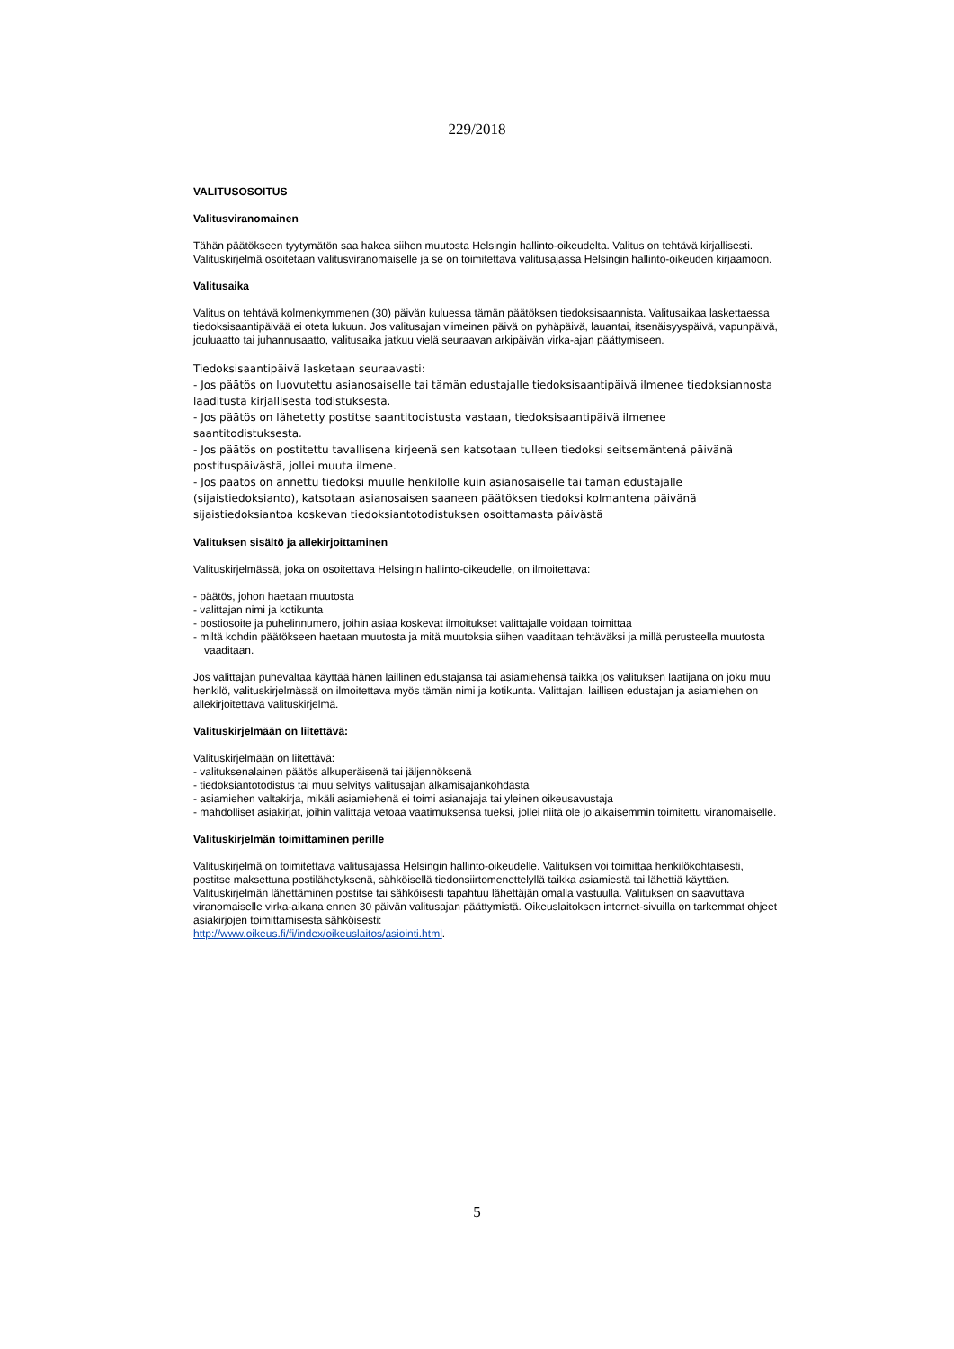229/2018
VALITUSOSOITUS
Valitusviranomainen
Tähän päätökseen tyytymätön saa hakea siihen muutosta Helsingin hallinto-oikeudelta. Valitus on tehtävä kirjallisesti. Valituskirjelmä osoitetaan valitusviranomaiselle ja se on toimitettava valitusajassa Helsingin hallinto-oikeuden kirjaamoon.
Valitusaika
Valitus on tehtävä kolmenkymmenen (30) päivän kuluessa tämän päätöksen tiedoksisaannista. Valitusaikaa laskettaessa tiedoksisaantipäivää ei oteta lukuun. Jos valitusajan viimeinen päivä on pyhäpäivä, lauantai, itsenäisyyspäivä, vapunpäivä, jouluaatto tai juhannusaatto, valitusaika jatkuu vielä seuraavan arkipäivän virka-ajan päättymiseen.
Tiedoksisaantipäivä lasketaan seuraavasti:
- Jos päätös on luovutettu asianosaiselle tai tämän edustajalle tiedoksisaantipäivä ilmenee tiedoksiannosta laaditusta kirjallisesta todistuksesta.
- Jos päätös on lähetetty postitse saantitodistusta vastaan, tiedoksisaantipäivä ilmenee saantitodistuksesta.
- Jos päätös on postitettu tavallisena kirjeenä sen katsotaan tulleen tiedoksi seitsemäntenä päivänä postituspäivästä, jollei muuta ilmene.
- Jos päätös on annettu tiedoksi muulle henkilölle kuin asianosaiselle tai tämän edustajalle (sijaistiedoksianto), katsotaan asianosaisen saaneen päätöksen tiedoksi kolmantena päivänä sijaistiedoksiantoa koskevan tiedoksiantotodistuksen osoittamasta päivästä
Valituksen sisältö ja allekirjoittaminen
Valituskirjelmässä, joka on osoitettava Helsingin hallinto-oikeudelle, on ilmoitettava:
- päätös, johon haetaan muutosta
- valittajan nimi ja kotikunta
- postiosoite ja puhelinnumero, joihin asiaa koskevat ilmoitukset valittajalle voidaan toimittaa
- miltä kohdin päätökseen haetaan muutosta ja mitä muutoksia siihen vaaditaan tehtäväksi ja millä perusteella muutosta vaaditaan.
Jos valittajan puhevaltaa käyttää hänen laillinen edustajansa tai asiamiehensä taikka jos valituksen laatijana on joku muu henkilö, valituskirjelmässä on ilmoitettava myös tämän nimi ja kotikunta. Valittajan, laillisen edustajan ja asiamiehen on allekirjoitettava valituskirjelmä.
Valituskirjelmään on liitettävä:
Valituskirjelmään on liitettävä:
- valituksenalainen päätös alkuperäisenä tai jäljennöksenä
- tiedoksiantotodistus tai muu selvitys valitusajan alkamisajankohdasta
- asiamiehen valtakirja, mikäli asiamiehenä ei toimi asianajaja tai yleinen oikeusavustaja
- mahdolliset asiakirjat, joihin valittaja vetoaa vaatimuksensa tueksi, jollei niitä ole jo aikaisemmin toimitettu viranomaiselle.
Valituskirjelmän toimittaminen perille
Valituskirjelmä on toimitettava valitusajassa Helsingin hallinto-oikeudelle. Valituksen voi toimittaa henkilökohtaisesti, postitse maksettuna postilähetyksenä, sähköisellä tiedonsiirtomenettelyllä taikka asiamiestä tai lähettiä käyttäen. Valituskirjelmän lähettäminen postitse tai sähköisesti tapahtuu lähettäjän omalla vastuulla. Valituksen on saavuttava viranomaiselle virka-aikana ennen 30 päivän valitusajan päättymistä. Oikeuslaitoksen internet-sivuilla on tarkemmat ohjeet asiakirjojen toimittamisesta sähköisesti:
http://www.oikeus.fi/fi/index/oikeuslaitos/asiointi.html.
5